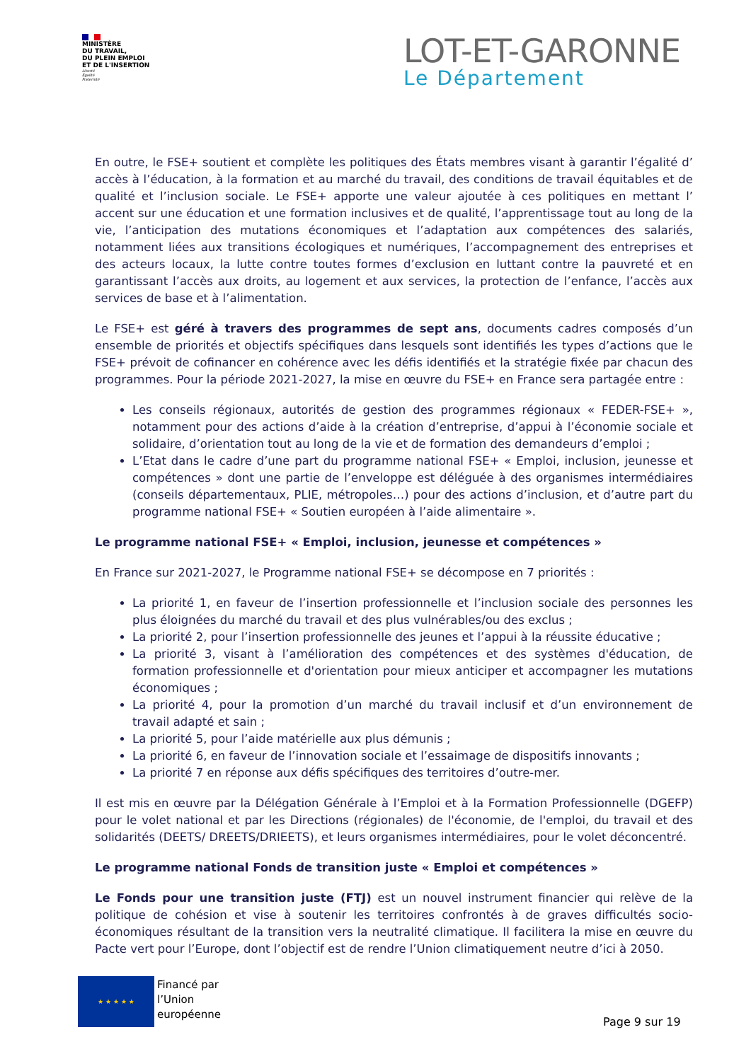MINISTÈRE
DU TRAVAIL,
DU PLEIN EMPLOI
ET DE L'INSERTION
Liberté
Égalité
Fraternité
LOT-ET-GARONNE
Le Département
En outre, le FSE+ soutient et complète les politiques des États membres visant à garantir l’égalité d’ accès à l’éducation, à la formation et au marché du travail, des conditions de travail équitables et de qualité et l’inclusion sociale. Le FSE+ apporte une valeur ajoutée à ces politiques en mettant l’ accent sur une éducation et une formation inclusives et de qualité, l’apprentissage tout au long de la vie, l’anticipation des mutations économiques et l’adaptation aux compétences des salariés, notamment liées aux transitions écologiques et numériques, l’accompagnement des entreprises et des acteurs locaux, la lutte contre toutes formes d’exclusion en luttant contre la pauvreté et en garantissant l’accès aux droits, au logement et aux services, la protection de l’enfance, l’accès aux services de base et à l’alimentation.
Le FSE+ est géré à travers des programmes de sept ans, documents cadres composés d’un ensemble de priorités et objectifs spécifiques dans lesquels sont identifiés les types d’actions que le FSE+ prévoit de cofinancer en cohérence avec les défis identifiés et la stratégie fixée par chacun des programmes. Pour la période 2021-2027, la mise en œuvre du FSE+ en France sera partagée entre :
Les conseils régionaux, autorités de gestion des programmes régionaux « FEDER-FSE+ », notamment pour des actions d’aide à la création d’entreprise, d’appui à l’économie sociale et solidaire, d’orientation tout au long de la vie et de formation des demandeurs d’emploi ;
L’Etat dans le cadre d’une part du programme national FSE+ « Emploi, inclusion, jeunesse et compétences » dont une partie de l’enveloppe est déléguée à des organismes intermédiaires (conseils départementaux, PLIE, métropoles…) pour des actions d’inclusion, et d’autre part du programme national FSE+ « Soutien européen à l’aide alimentaire ».
Le programme national FSE+ « Emploi, inclusion, jeunesse et compétences »
En France sur 2021-2027, le Programme national FSE+ se décompose en 7 priorités :
La priorité 1, en faveur de l’insertion professionnelle et l’inclusion sociale des personnes les plus éloignées du marché du travail et des plus vulnérables/ou des exclus ;
La priorité 2, pour l’insertion professionnelle des jeunes et l’appui à la réussite éducative ;
La priorité 3, visant à l’amélioration des compétences et des systèmes d'éducation, de formation professionnelle et d'orientation pour mieux anticiper et accompagner les mutations économiques ;
La priorité 4, pour la promotion d’un marché du travail inclusif et d’un environnement de travail adapté et sain ;
La priorité 5, pour l’aide matérielle aux plus démunis ;
La priorité 6, en faveur de l’innovation sociale et l’essaimage de dispositifs innovants ;
La priorité 7 en réponse aux défis spécifiques des territoires d’outre-mer.
Il est mis en œuvre par la Délégation Générale à l’Emploi et à la Formation Professionnelle (DGEFP) pour le volet national et par les Directions (régionales) de l'économie, de l'emploi, du travail et des solidarités (DEETS/ DREETS/DRIEETS), et leurs organismes intermédiaires, pour le volet déconcentré.
Le programme national Fonds de transition juste « Emploi et compétences »
Le Fonds pour une transition juste (FTJ) est un nouvel instrument financier qui relève de la politique de cohésion et vise à soutenir les territoires confrontés à de graves difficultés socio-économiques résultant de la transition vers la neutralité climatique. Il facilitera la mise en œuvre du Pacte vert pour l’Europe, dont l’objectif est de rendre l’Union climatiquement neutre d’ici à 2050.
★ ★ ★ ★ ★
Financé par
l’Union
européenne
Page 9 sur 19